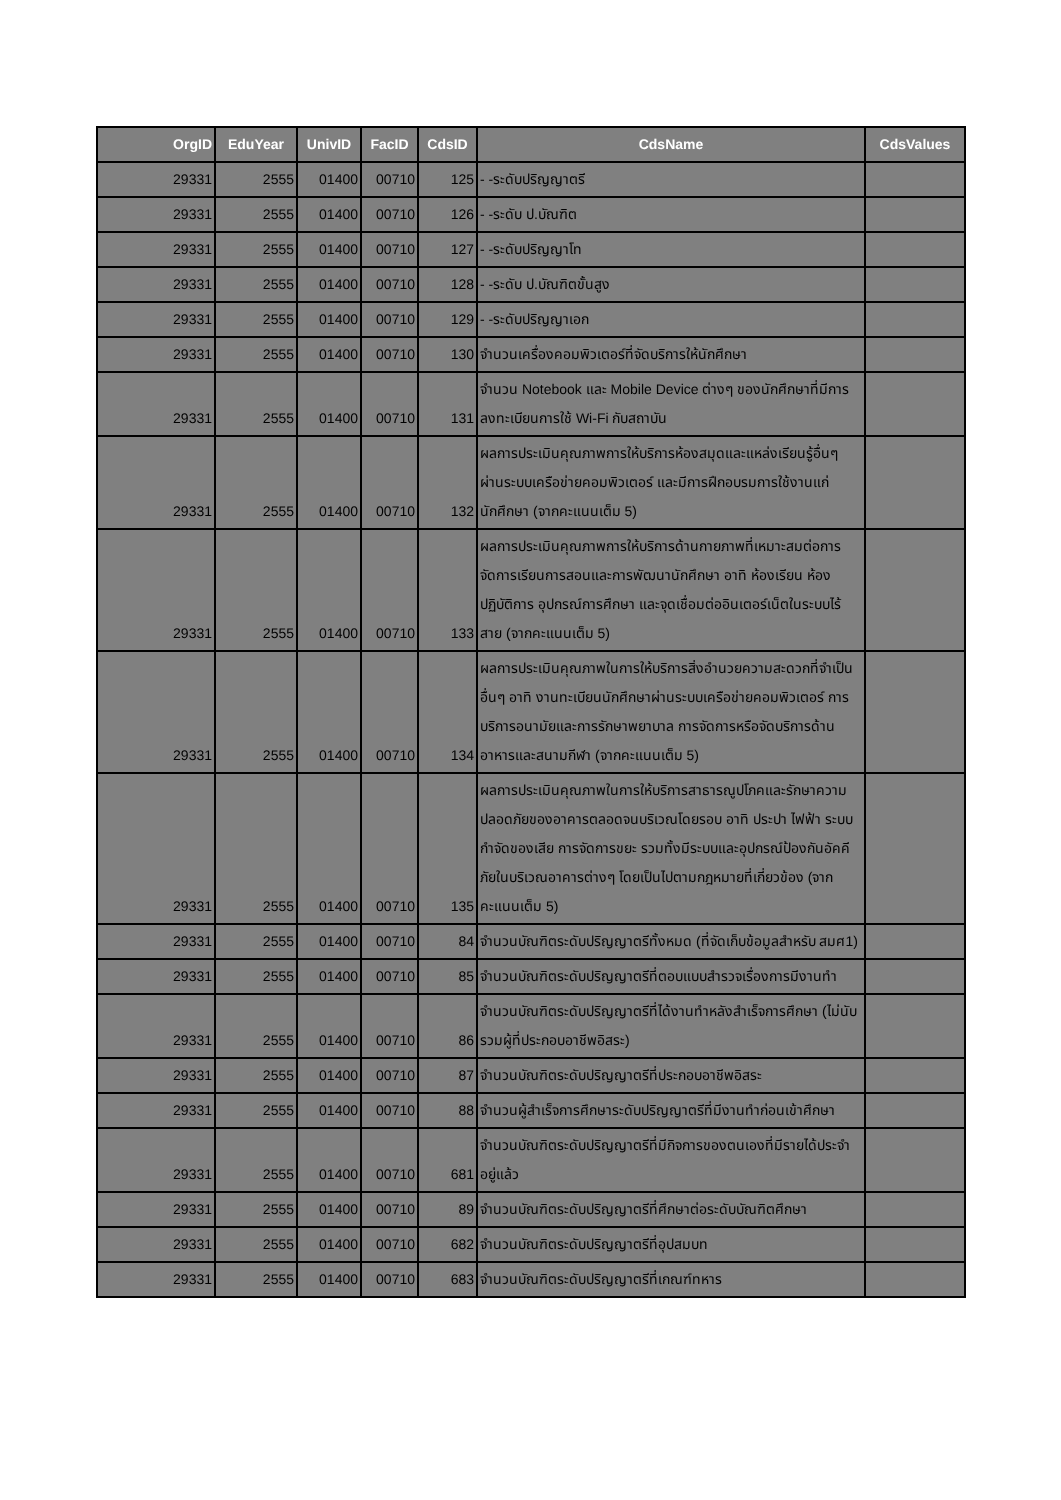| OrgID | EduYear | UnivID | FacID | CdsID | CdsName | CdsValues |
| --- | --- | --- | --- | --- | --- | --- |
| 29331 | 2555 | 01400 | 00710 | 125 | - -ระดับปริญญาตรี | |
| 29331 | 2555 | 01400 | 00710 | 126 | - -ระดับ ป.บัณฑิต | |
| 29331 | 2555 | 01400 | 00710 | 127 | - -ระดับปริญญาโท | |
| 29331 | 2555 | 01400 | 00710 | 128 | - -ระดับ ป.บัณฑิตขั้นสูง | |
| 29331 | 2555 | 01400 | 00710 | 129 | - -ระดับปริญญาเอก | |
| 29331 | 2555 | 01400 | 00710 | 130 | จำนวนเครื่องคอมพิวเตอร์ที่จัดบริการให้นักศึกษา | |
| 29331 | 2555 | 01400 | 00710 | 131 | จำนวน Notebook และ Mobile Device ต่างๆ ของนักศึกษาที่มีการลงทะเบียนการใช้ Wi-Fi กับสถาบัน | |
| 29331 | 2555 | 01400 | 00710 | 132 | ผลการประเมินคุณภาพการให้บริการห้องสมุดและแหล่งเรียนรู้อื่นๆ ผ่านระบบเครือข่ายคอมพิวเตอร์ และมีการฝึกอบรมการใช้งานแก่นักศึกษา (จากคะแนนเต็ม 5) | |
| 29331 | 2555 | 01400 | 00710 | 133 | ผลการประเมินคุณภาพการให้บริการด้านกายภาพที่เหมาะสมต่อการจัดการเรียนการสอนและการพัฒนานักศึกษา อาทิ ห้องเรียน ห้องปฏิบัติการ อุปกรณ์การศึกษา และจุดเชื่อมต่ออินเตอร์เน็ตในระบบไร้สาย (จากคะแนนเต็ม 5) | |
| 29331 | 2555 | 01400 | 00710 | 134 | ผลการประเมินคุณภาพในการให้บริการสิ่งอำนวยความสะดวกที่จำเป็นอื่นๆ อาทิ งานทะเบียนนักศึกษาผ่านระบบเครือข่ายคอมพิวเตอร์ การบริการอนามัยและการรักษาพยาบาล การจัดการหรือจัดบริการด้านอาหารและสนามกีฬา (จากคะแนนเต็ม 5) | |
| 29331 | 2555 | 01400 | 00710 | 135 | ผลการประเมินคุณภาพในการให้บริการสาธารณูปโภคและรักษาความปลอดภัยของอาคารตลอดจนบริเวณโดยรอบ อาทิ ประปา ไฟฟ้า ระบบกำจัดของเสีย การจัดการขยะ รวมทั้งมีระบบและอุปกรณ์ป้องกันอัคคีภัยในบริเวณอาคารต่างๆ โดยเป็นไปตามกฎหมายที่เกี่ยวข้อง (จากคะแนนเต็ม 5) | |
| 29331 | 2555 | 01400 | 00710 | 84 | จำนวนบัณฑิตระดับปริญญาตรีทั้งหมด (ที่จัดเก็บข้อมูลสำหรับ สมศ1) | |
| 29331 | 2555 | 01400 | 00710 | 85 | จำนวนบัณฑิตระดับปริญญาตรีที่ตอบแบบสำรวจเรื่องการมีงานทำ | |
| 29331 | 2555 | 01400 | 00710 | 86 | จำนวนบัณฑิตระดับปริญญาตรีที่ได้งานทำหลังสำเร็จการศึกษา (ไม่นับรวมผู้ที่ประกอบอาชีพอิสระ) | |
| 29331 | 2555 | 01400 | 00710 | 87 | จำนวนบัณฑิตระดับปริญญาตรีที่ประกอบอาชีพอิสระ | |
| 29331 | 2555 | 01400 | 00710 | 88 | จำนวนผู้สำเร็จการศึกษาระดับปริญญาตรีที่มีงานทำก่อนเข้าศึกษา | |
| 29331 | 2555 | 01400 | 00710 | 681 | จำนวนบัณฑิตระดับปริญญาตรีที่มีกิจการของตนเองที่มีรายได้ประจำอยู่แล้ว | |
| 29331 | 2555 | 01400 | 00710 | 89 | จำนวนบัณฑิตระดับปริญญาตรีที่ศึกษาต่อระดับบัณฑิตศึกษา | |
| 29331 | 2555 | 01400 | 00710 | 682 | จำนวนบัณฑิตระดับปริญญาตรีที่อุปสมบท | |
| 29331 | 2555 | 01400 | 00710 | 683 | จำนวนบัณฑิตระดับปริญญาตรีที่เกณฑ์ทหาร | |